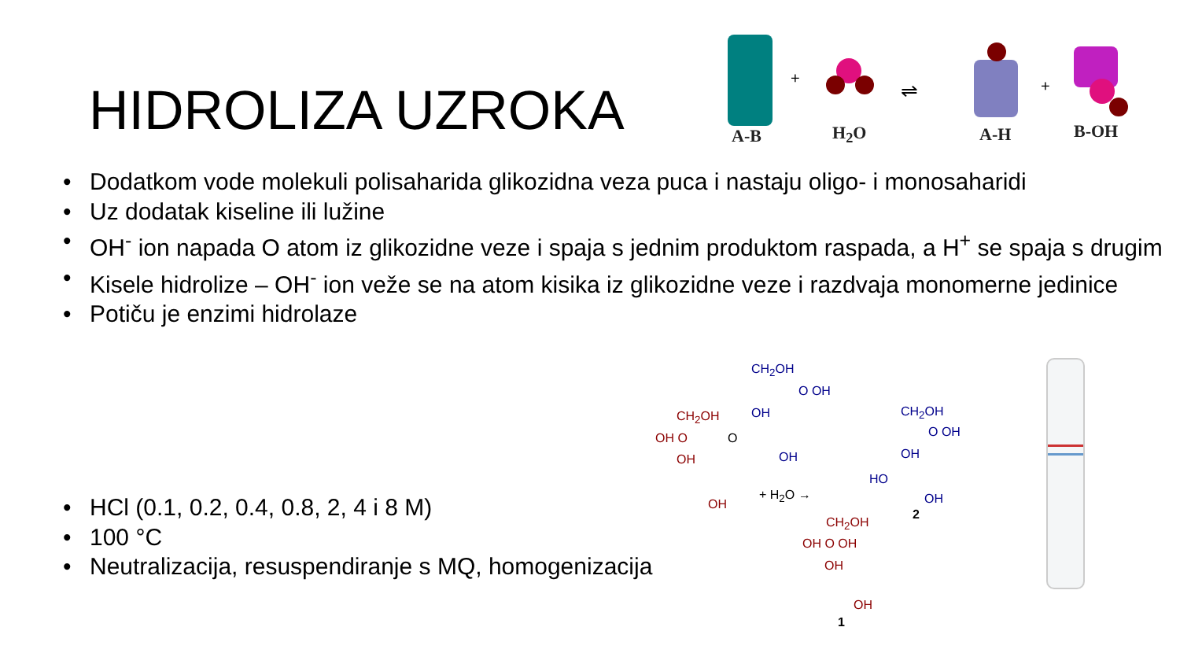HIDROLIZA UZROKA
+
⇌ +
A-B H<sub>2</sub>O A-H B-OH
• Dodatkom vode molekuli polisaharida glikozidna veza puca i nastaju oligo- i monosaharidi
• Uz dodatak kiseline ili lužine
• OH<sup>-</sup> ion napada O atom iz glikozidne veze i spaja s jednim produktom raspada, a H<sup>+</sup> se spaja s drugim
• Kisele hidrolize – OH<sup>-</sup> ion veže se na atom kisika iz glikozidne veze i razdvaja monomerne jedinice
• Potiču je enzimi hidrolaze
• HCl (0.1, 0.2, 0.4, 0.8, 2, 4 i 8 M)
• 100 °C
• Neutralizacija, resuspendiranje s MQ, homogenizacija
CH<sub>2</sub>OH
O OH
OH
OH
CH<sub>2</sub>OH
OH O O
OH
OH
+ H<sub>2</sub>O →
CH<sub>2</sub>OH
O OH
OH
HO
OH
2
CH<sub>2</sub>OH
OH O OH
OH
OH
1